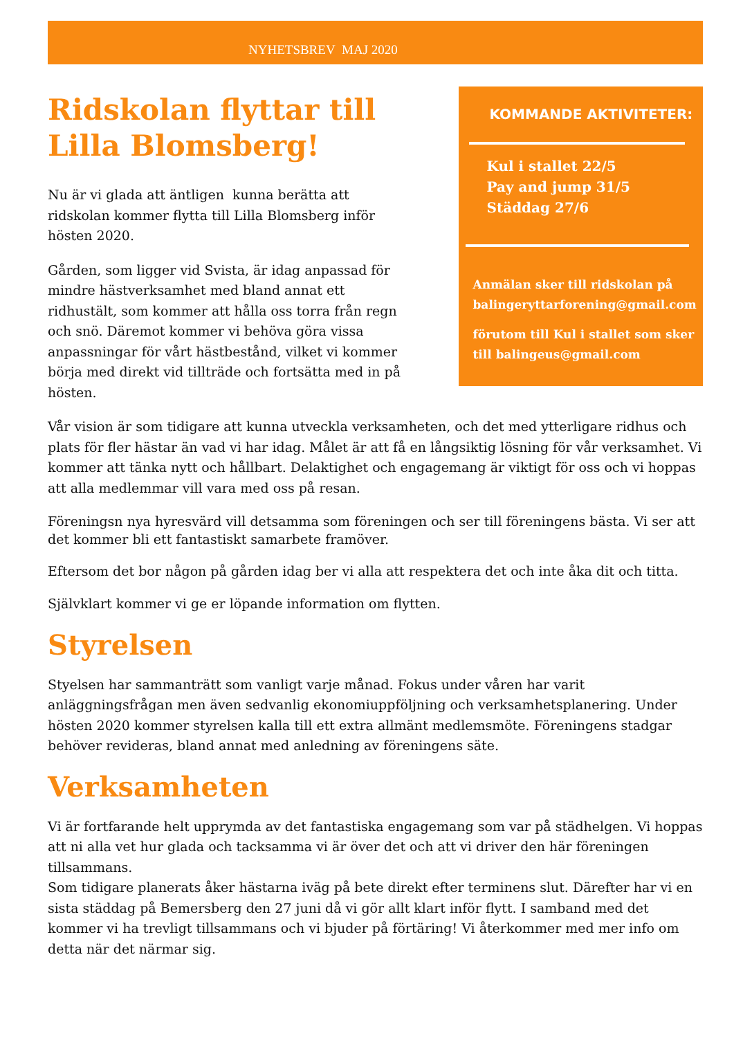NYHETSBREV MAJ 2020
Ridskolan flyttar till Lilla Blomsberg!
Nu är vi glada att äntligen kunna berätta att ridskolan kommer flytta till Lilla Blomsberg inför hösten 2020.
Gården, som ligger vid Svista, är idag anpassad för mindre hästverksamhet med bland annat ett ridhustält, som kommer att hålla oss torra från regn och snö. Däremot kommer vi behöva göra vissa anpassningar för vårt hästbestånd, vilket vi kommer börja med direkt vid tillträde och fortsätta med in på hösten.
KOMMANDE AKTIVITETER:
Kul i stallet 22/5
Pay and jump 31/5
Städdag 27/6
Anmälan sker till ridskolan på balingeryttarforening@gmail.com
förutom till Kul i stallet som sker till balingeus@gmail.com
Vår vision är som tidigare att kunna utveckla verksamheten, och det med ytterligare ridhus och plats för fler hästar än vad vi har idag. Målet är att få en långsiktig lösning för vår verksamhet. Vi kommer att tänka nytt och hållbart. Delaktighet och engagemang är viktigt för oss och vi hoppas att alla medlemmar vill vara med oss på resan.
Föreningsn nya hyresvärd vill detsamma som föreningen och ser till föreningens bästa. Vi ser att det kommer bli ett fantastiskt samarbete framöver.
Eftersom det bor någon på gården idag ber vi alla att respektera det och inte åka dit och titta.
Självklart kommer vi ge er löpande information om flytten.
Styrelsen
Styelsen har sammanträtt som vanligt varje månad. Fokus under våren har varit anläggningsfrågan men även sedvanlig ekonomiuppföljning och verksamhetsplanering. Under hösten 2020 kommer styrelsen kalla till ett extra allmänt medlemsmöte. Föreningens stadgar behöver revideras, bland annat med anledning av föreningens säte.
Verksamheten
Vi är fortfarande helt upprymda av det fantastiska engagemang som var på städhelgen. Vi hoppas att ni alla vet hur glada och tacksamma vi är över det och att vi driver den här föreningen tillsammans.
Som tidigare planerats åker hästarna iväg på bete direkt efter terminens slut. Därefter har vi en sista städdag på Bemersberg den 27 juni då vi gör allt klart inför flytt. I samband med det kommer vi ha trevligt tillsammans och vi bjuder på förtäring! Vi återkommer med mer info om detta när det närmar sig.